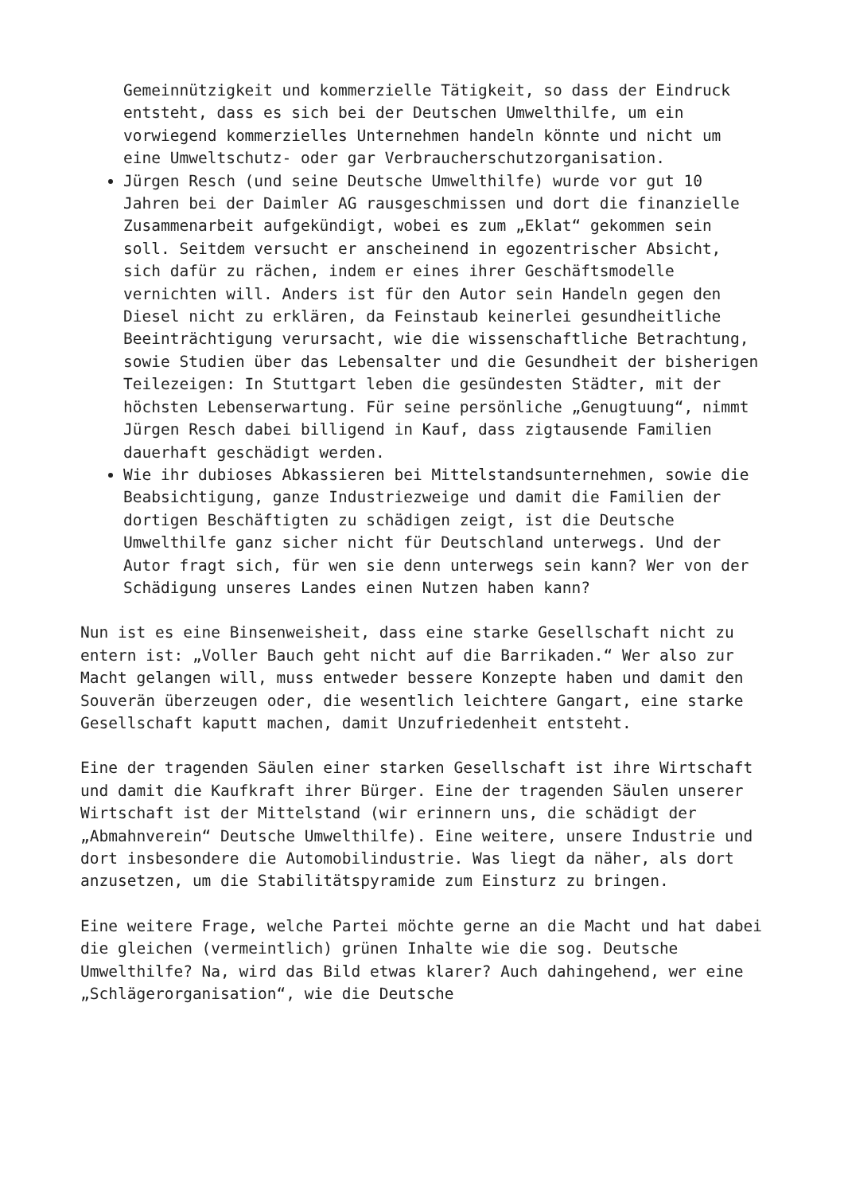Gemeinnützigkeit und kommerzielle Tätigkeit, so dass der Eindruck entsteht, dass es sich bei der Deutschen Umwelthilfe, um ein vorwiegend kommerzielles Unternehmen handeln könnte und nicht um eine Umweltschutz- oder gar Verbraucherschutzorganisation.
Jürgen Resch (und seine Deutsche Umwelthilfe) wurde vor gut 10 Jahren bei der Daimler AG rausgeschmissen und dort die finanzielle Zusammenarbeit aufgekündigt, wobei es zum „Eklat“ gekommen sein soll. Seitdem versucht er anscheinend in egozentrischer Absicht, sich dafür zu rächen, indem er eines ihrer Geschäftsmodelle vernichten will. Anders ist für den Autor sein Handeln gegen den Diesel nicht zu erklären, da Feinstaub keinerlei gesundheitliche Beeinträchtigung verursacht, wie die wissenschaftliche Betrachtung, sowie Studien über das Lebensalter und die Gesundheit der bisherigen Teilezeigen: In Stuttgart leben die gesündesten Städter, mit der höchsten Lebenserwartung. Für seine persönliche „Genugtuung“, nimmt Jürgen Resch dabei billigend in Kauf, dass zigtausende Familien dauerhaft geschädigt werden.
Wie ihr dubioses Abkassieren bei Mittelstandsunternehmen, sowie die Beabsichtigung, ganze Industriezweige und damit die Familien der dortigen Beschäftigten zu schädigen zeigt, ist die Deutsche Umwelthilfe ganz sicher nicht für Deutschland unterwegs. Und der Autor fragt sich, für wen sie denn unterwegs sein kann? Wer von der Schädigung unseres Landes einen Nutzen haben kann?
Nun ist es eine Binsenweisheit, dass eine starke Gesellschaft nicht zu entern ist: „Voller Bauch geht nicht auf die Barrikaden.“ Wer also zur Macht gelangen will, muss entweder bessere Konzepte haben und damit den Souverän überzeugen oder, die wesentlich leichtere Gangart, eine starke Gesellschaft kaputt machen, damit Unzufriedenheit entsteht.
Eine der tragenden Säulen einer starken Gesellschaft ist ihre Wirtschaft und damit die Kaufkraft ihrer Bürger. Eine der tragenden Säulen unserer Wirtschaft ist der Mittelstand (wir erinnern uns, die schädigt der „Abmahnverein“ Deutsche Umwelthilfe). Eine weitere, unsere Industrie und dort insbesondere die Automobilindustrie. Was liegt da näher, als dort anzusetzen, um die Stabilitätspyramide zum Einsturz zu bringen.
Eine weitere Frage, welche Partei möchte gerne an die Macht und hat dabei die gleichen (vermeintlich) grünen Inhalte wie die sog. Deutsche Umwelthilfe? Na, wird das Bild etwas klarer? Auch dahingehend, wer eine „Schlägerorganisation“, wie die Deutsche